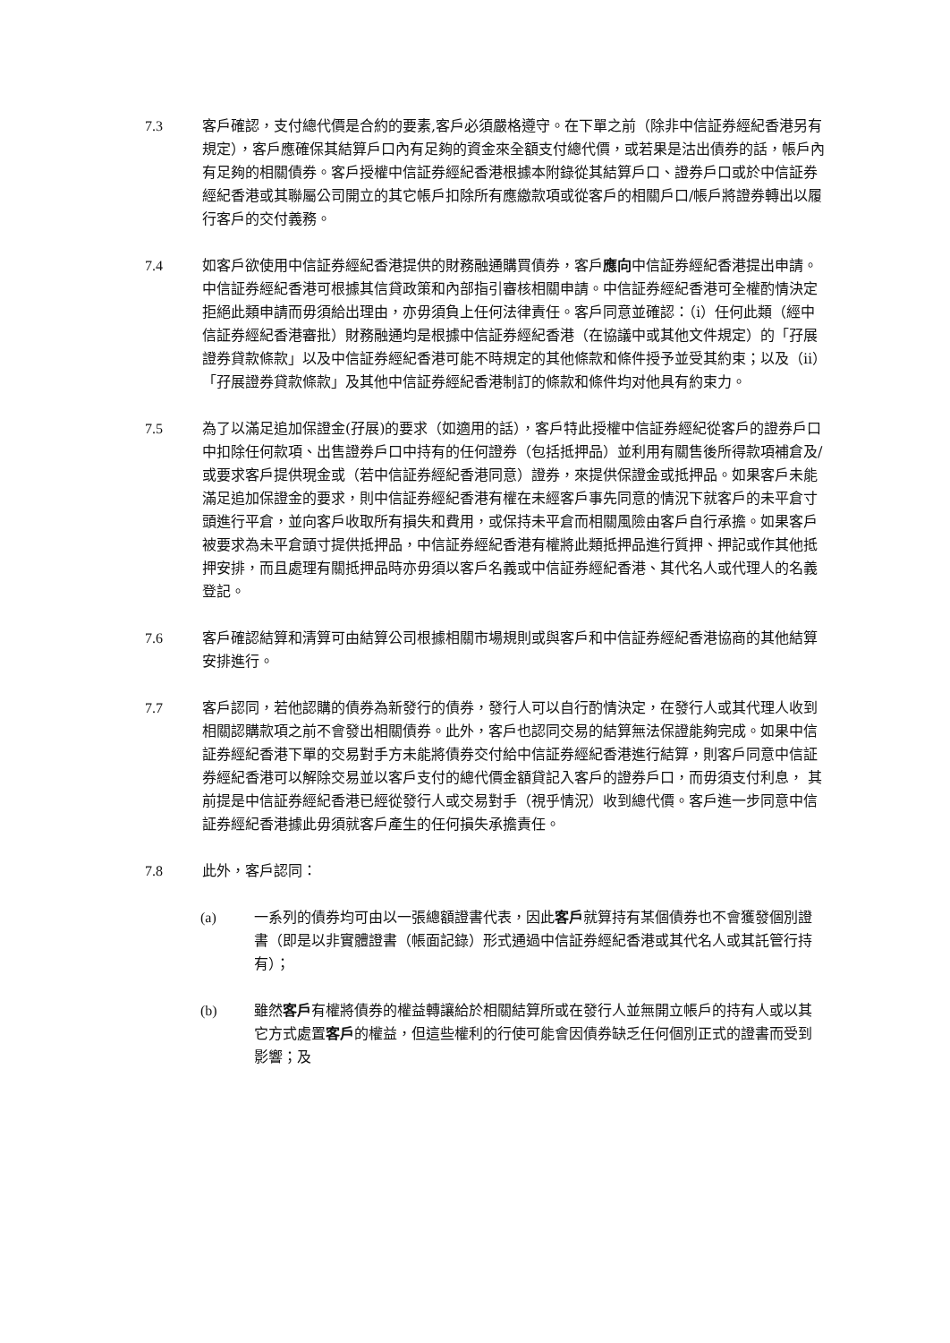7.3 客戶確認，支付總代價是合約的要素,客戶必須嚴格遵守。在下單之前（除非中信証券經紀香港另有規定），客戶應確保其結算戶口內有足夠的資金來全額支付總代價，或若果是沽出債券的話，帳戶內有足夠的相關債券。客戶授權中信証券經紀香港根據本附錄從其結算戶口、證券戶口或於中信証券經紀香港或其聯屬公司開立的其它帳戶扣除所有應繳款項或從客戶的相關戶口/帳戶將證券轉出以履行客戶的交付義務。
7.4 如客戶欲使用中信証券經紀香港提供的財務融通購買債券，客戶應向中信証券經紀香港提出申請。中信証券經紀香港可根據其信貸政策和內部指引審核相關申請。中信証券經紀香港可全權酌情決定拒絕此類申請而毋須給出理由，亦毋須負上任何法律責任。客戶同意並確認：（i）任何此類（經中信証券經紀香港審批）財務融通均是根據中信証券經紀香港（在協議中或其他文件規定）的「孖展證券貸款條款」以及中信証券經紀香港可能不時規定的其他條款和條件授予並受其約束；以及（ii）「孖展證券貸款條款」及其他中信証券經紀香港制訂的條款和條件均对他具有約束力。
7.5 為了以滿足追加保證金(孖展)的要求（如適用的話），客戶特此授權中信証券經紀從客戶的證券戶口中扣除任何款項、出售證券戶口中持有的任何證券（包括抵押品）並利用有關售後所得款項補倉及/或要求客戶提供現金或（若中信証券經紀香港同意）證券，來提供保證金或抵押品。如果客戶未能滿足追加保證金的要求，則中信証券經紀香港有權在未經客戶事先同意的情況下就客戶的未平倉寸頭進行平倉，並向客戶收取所有損失和費用，或保持未平倉而相關風險由客戶自行承擔。如果客戶被要求為未平倉頭寸提供抵押品，中信証券經紀香港有權將此類抵押品進行質押、押記或作其他抵押安排，而且處理有關抵押品時亦毋須以客戶名義或中信証券經紀香港、其代名人或代理人的名義登記。
7.6 客戶確認結算和清算可由結算公司根據相關市場規則或與客戶和中信証券經紀香港協商的其他結算安排進行。
7.7 客戶認同，若他認購的債券為新發行的債券，發行人可以自行酌情決定，在發行人或其代理人收到相關認購款項之前不會發出相關債券。此外，客戶也認同交易的結算無法保證能夠完成。如果中信証券經紀香港下單的交易對手方未能將債券交付給中信証券經紀香港進行結算，則客戶同意中信証券經紀香港可以解除交易並以客戶支付的總代價金額貸記入客戶的證券戶口，而毋須支付利息， 其前提是中信証券經紀香港已經從發行人或交易對手（視乎情況）收到總代價。客戶進一步同意中信証券經紀香港據此毋須就客戶產生的任何損失承擔責任。
7.8 此外，客戶認同：
(a) 一系列的債券均可由以一張總額證書代表，因此客戶就算持有某個債券也不會獲發個別證書（即是以非實體證書（帳面記錄）形式通過中信証券經紀香港或其代名人或其託管行持有）；
(b) 雖然客戶有權將債券的權益轉讓給於相關結算所或在發行人並無開立帳戶的持有人或以其它方式處置客戶的權益，但這些權利的行使可能會因債券缺乏任何個別正式的證書而受到影響；及